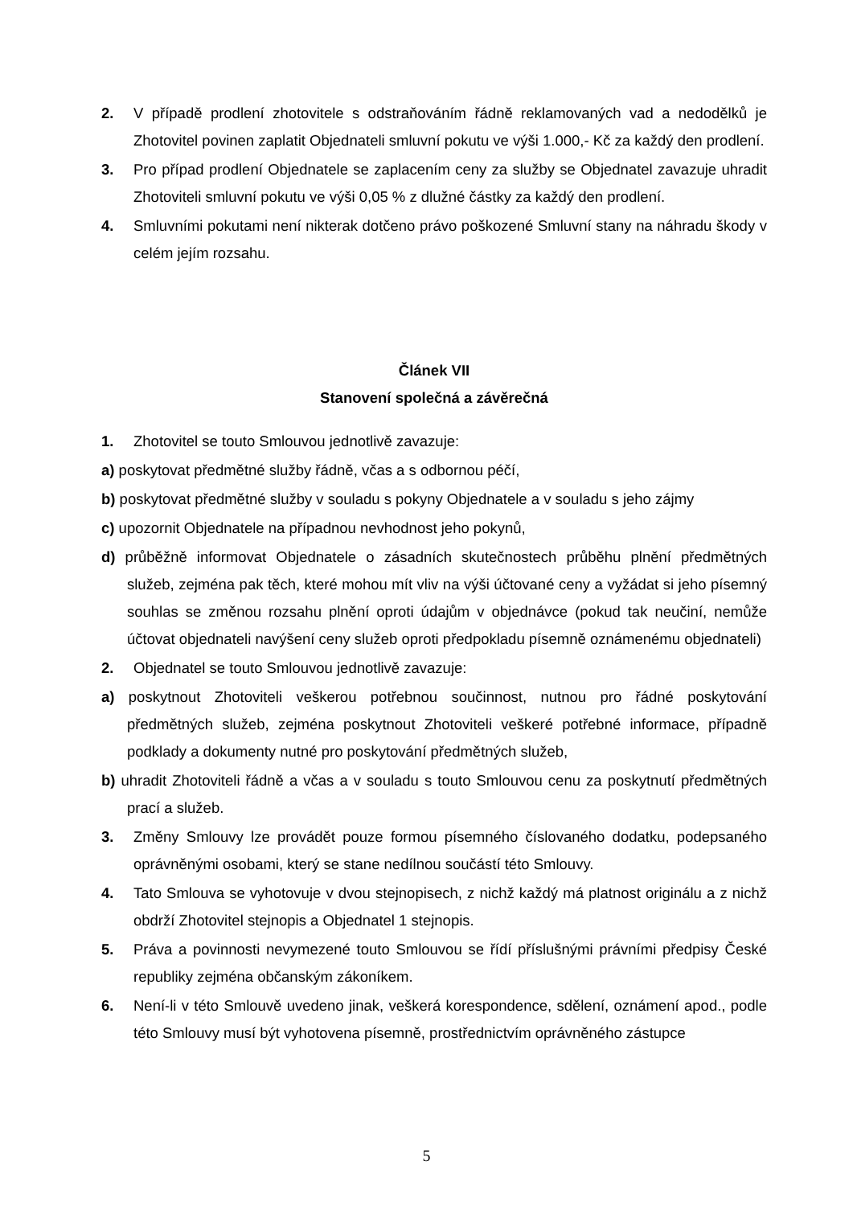2. V případě prodlení zhotovitele s odstraňováním řádně reklamovaných vad a nedodělků je Zhotovitel povinen zaplatit Objednateli smluvní pokutu ve výši 1.000,- Kč za každý den prodlení.
3. Pro případ prodlení Objednatele se zaplacením ceny za služby se Objednatel zavazuje uhradit Zhotoviteli smluvní pokutu ve výši 0,05 % z dlužné částky za každý den prodlení.
4. Smluvními pokutami není nikterak dotčeno právo poškozené Smluvní stany na náhradu škody v celém jejím rozsahu.
Článek VII
Stanovení společná a závěrečná
1. Zhotovitel se touto Smlouvou jednotlivě zavazuje:
a) poskytovat předmětné služby řádně, včas a s odbornou péčí,
b) poskytovat předmětné služby v souladu s pokyny Objednatele a v souladu s jeho zájmy
c) upozornit Objednatele na případnou nevhodnost jeho pokynů,
d) průběžně informovat Objednatele o zásadních skutečnostech průběhu plnění předmětných služeb, zejména pak těch, které mohou mít vliv na výši účtované ceny a vyžádat si jeho písemný souhlas se změnou rozsahu plnění oproti údajům v objednávce (pokud tak neučiní, nemůže účtovat objednateli navýšení ceny služeb oproti předpokladu písemně oznámenému objednateli)
2. Objednatel se touto Smlouvou jednotlivě zavazuje:
a) poskytnout Zhotoviteli veškerou potřebnou součinnost, nutnou pro řádné poskytování předmětných služeb, zejména poskytnout Zhotoviteli veškeré potřebné informace, případně podklady a dokumenty nutné pro poskytování předmětných služeb,
b) uhradit Zhotoviteli řádně a včas a v souladu s touto Smlouvou cenu za poskytnutí předmětných prací a služeb.
3. Změny Smlouvy lze provádět pouze formou písemného číslovaného dodatku, podepsaného oprávněnými osobami, který se stane nedílnou součástí této Smlouvy.
4. Tato Smlouva se vyhotovuje v dvou stejnopisech, z nichž každý má platnost originálu a z nichž obdrží Zhotovitel stejnopis a Objednatel 1 stejnopis.
5. Práva a povinnosti nevymezené touto Smlouvou se řídí příslušnými právními předpisy České republiky zejména občanským zákoníkem.
6. Není-li v této Smlouvě uvedeno jinak, veškerá korespondence, sdělení, oznámení apod., podle této Smlouvy musí být vyhotovena písemně, prostřednictvím oprávněného zástupce
5